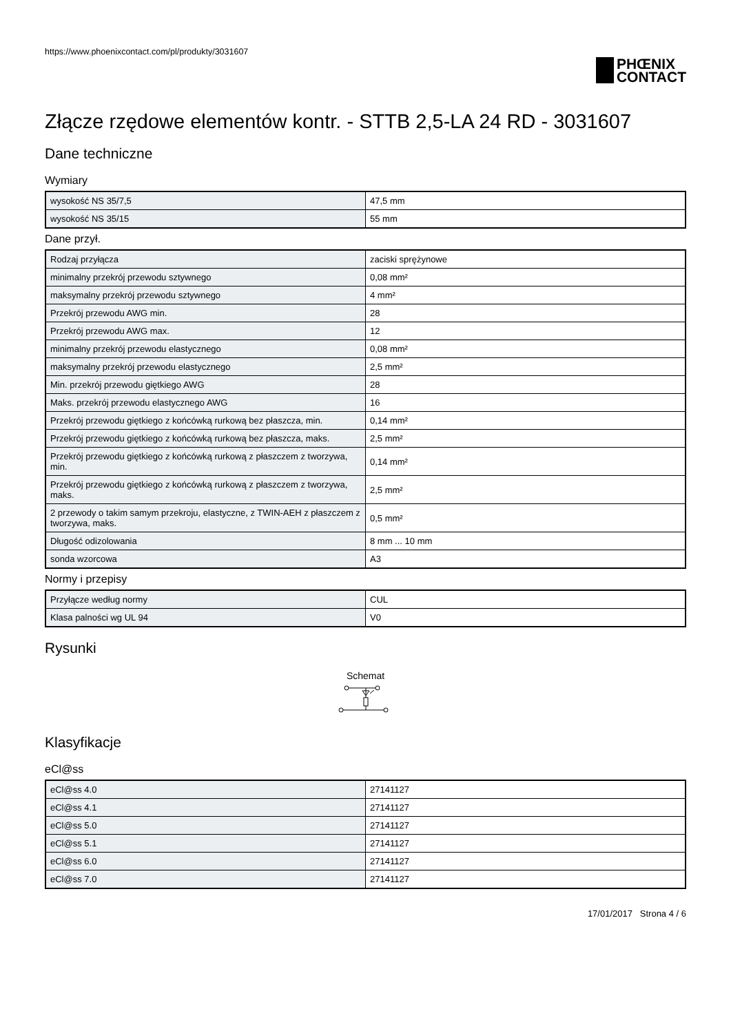https://www.phoenixcontact.com/pl/produkty/3031607
PHŒNIX
CONTACT
Złącze rzędowe elementów kontr. - STTB 2,5-LA 24 RD - 3031607
Dane techniczne
Wymiary
| wysokość NS 35/7,5 | 47,5 mm |
| wysokość NS 35/15 | 55 mm |
Dane przył.
| Rodzaj przyłącza | zaciski sprężynowe |
| minimalny przekrój przewodu sztywnego | 0,08 mm² |
| maksymalny przekrój przewodu sztywnego | 4 mm² |
| Przekrój przewodu AWG min. | 28 |
| Przekrój przewodu AWG max. | 12 |
| minimalny przekrój przewodu elastycznego | 0,08 mm² |
| maksymalny przekrój przewodu elastycznego | 2,5 mm² |
| Min. przekrój przewodu giętkiego AWG | 28 |
| Maks. przekrój przewodu elastycznego AWG | 16 |
| Przekrój przewodu giętkiego z końcówką rurkową bez płaszcza, min. | 0,14 mm² |
| Przekrój przewodu giętkiego z końcówką rurkową bez płaszcza, maks. | 2,5 mm² |
| Przekrój przewodu giętkiego z końcówką rurkową z płaszczem z tworzywa, min. | 0,14 mm² |
| Przekrój przewodu giętkiego z końcówką rurkową z płaszczem z tworzywa, maks. | 2,5 mm² |
| 2 przewody o takim samym przekroju, elastyczne, z TWIN-AEH z płaszczem z tworzywa, maks. | 0,5 mm² |
| Długość odizolowania | 8 mm ... 10 mm |
| sonda wzorcowa | A3 |
Normy i przepisy
| Przyłącze według normy | CUL |
| Klasa palności wg UL 94 | V0 |
Rysunki
Schemat
Klasyfikacje
eCl@ss
| eCl@ss 4.0 | 27141127 |
| eCl@ss 4.1 | 27141127 |
| eCl@ss 5.0 | 27141127 |
| eCl@ss 5.1 | 27141127 |
| eCl@ss 6.0 | 27141127 |
| eCl@ss 7.0 | 27141127 |
17/01/2017 Strona 4 / 6